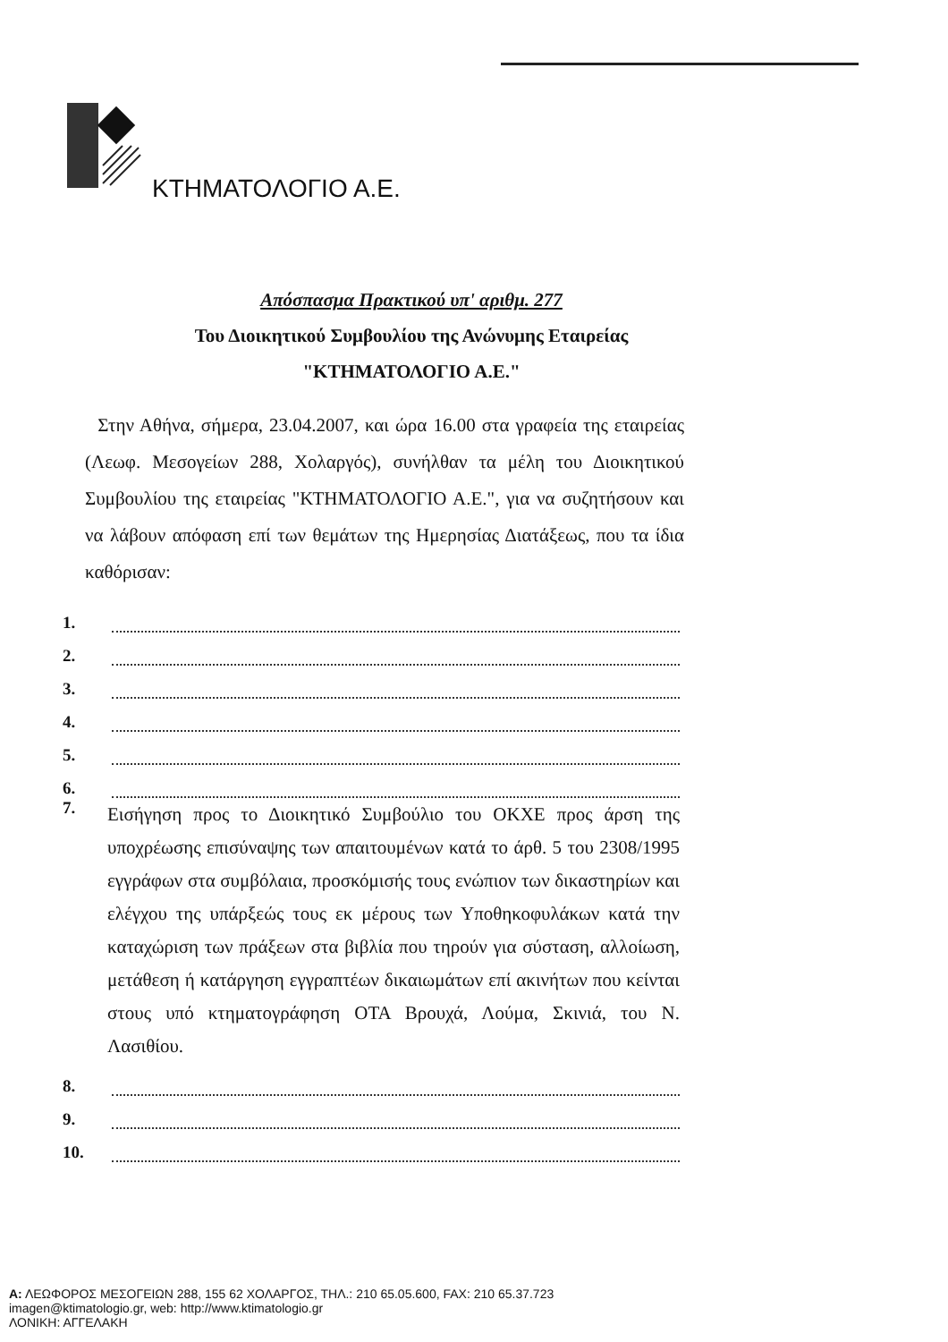ΚΤΗΜΑΤΟΛΟΓΙΟ Α.Ε.
Απόσπασμα Πρακτικού υπ' αριθμ. 277
Του Διοικητικού Συμβουλίου της Ανώνυμης Εταιρείας
"ΚΤΗΜΑΤΟΛΟΓΙΟ Α.Ε."
Στην Αθήνα, σήμερα, 23.04.2007, και ώρα 16.00 στα γραφεία της εταιρείας (Λεωφ. Μεσογείων 288, Χολαργός), συνήλθαν τα μέλη του Διοικητικού Συμβουλίου της εταιρείας "ΚΤΗΜΑΤΟΛΟΓΙΟ Α.Ε.", για να συζητήσουν και να λάβουν απόφαση επί των θεμάτων της Ημερησίας Διατάξεως, που τα ίδια καθόρισαν:
1.
2.
3.
4.
5.
6.
7.
Εισήγηση προς το Διοικητικό Συμβούλιο του ΟΚΧΕ προς άρση της υποχρέωσης επισύναψης των απαιτουμένων κατά το άρθ. 5 του 2308/1995 εγγράφων στα συμβόλαια, προσκόμισής τους ενώπιον των δικαστηρίων και ελέγχου της υπάρξεώς τους εκ μέρους των Υποθηκοφυλάκων κατά την καταχώριση των πράξεων στα βιβλία που τηρούν για σύσταση, αλλοίωση, μετάθεση ή κατάργηση εγγραπτέων δικαιωμάτων επί ακινήτων που κείνται στους υπό κτηματογράφηση ΟΤΑ Βρουχά, Λούμα, Σκινιά, του Ν. Λασιθίου.
8.
9.
10.
Α: ΛΕΩΦΟΡΟΣ ΜΕΣΟΓΕΙΩΝ 288, 155 62 ΧΟΛΑΡΓΟΣ, ΤΗΛ.: 210 65.05.600, FAX: 210 65.37.723
imagen@ktimatologio.gr, web: http://www.ktimatologio.gr
ΛΟΝΙΚΗ: ΑΓΓΕΛΑΚΗ